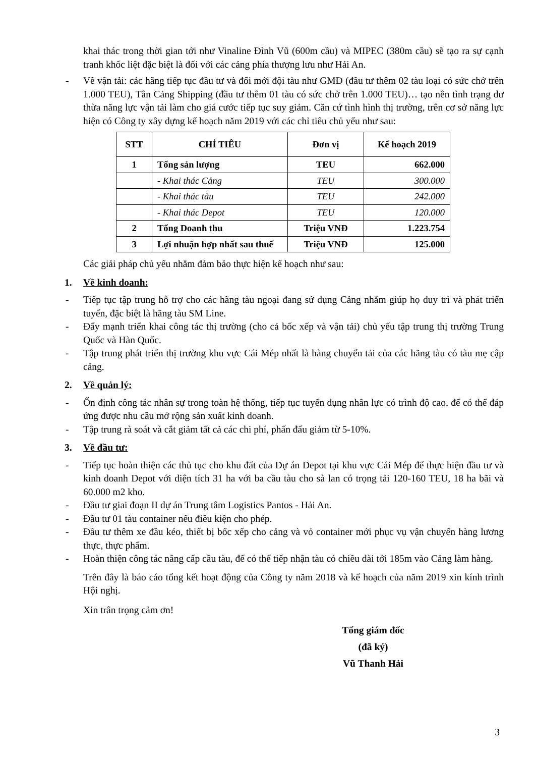khai thác trong thời gian tới như Vinaline Đình Vũ (600m cầu) và MIPEC (380m cầu) sẽ tạo ra sự cạnh tranh khốc liệt đặc biệt là đối với các cảng phía thượng lưu như Hải An.
- Về vận tải: các hãng tiếp tục đầu tư và đổi mới đội tàu như GMD (đầu tư thêm 02 tàu loại có sức chở trên 1.000 TEU), Tân Cảng Shipping (đầu tư thêm 01 tàu có sức chở trên 1.000 TEU)… tạo nên tình trạng dư thừa năng lực vận tải làm cho giá cước tiếp tục suy giảm. Căn cứ tình hình thị trường, trên cơ sở năng lực hiện có Công ty xây dựng kế hoạch năm 2019 với các chỉ tiêu chủ yếu như sau:
| STT | CHỈ TIÊU | Đơn vị | Kế hoạch 2019 |
| --- | --- | --- | --- |
| 1 | Tổng sản lượng | TEU | 662.000 |
| | - Khai thác Cảng | TEU | 300.000 |
| | - Khai thác tàu | TEU | 242.000 |
| | - Khai thác Depot | TEU | 120.000 |
| 2 | Tổng Doanh thu | Triệu VNĐ | 1.223.754 |
| 3 | Lợi nhuận hợp nhất sau thuế | Triệu VNĐ | 125.000 |
Các giải pháp chủ yếu nhằm đảm bảo thực hiện kế hoạch như sau:
1. Về kinh doanh:
- Tiếp tục tập trung hỗ trợ cho các hãng tàu ngoại đang sử dụng Cảng nhằm giúp họ duy trì và phát triển tuyến, đặc biệt là hãng tàu SM Line.
- Đẩy mạnh triển khai công tác thị trường (cho cả bốc xếp và vận tải) chủ yếu tập trung thị trường Trung Quốc và Hàn Quốc.
- Tập trung phát triển thị trường khu vực Cái Mép nhất là hàng chuyển tải của các hãng tàu có tàu mẹ cập cảng.
2. Về quản lý:
- Ổn định công tác nhân sự trong toàn hệ thống, tiếp tục tuyển dụng nhân lực có trình độ cao, để có thể đáp ứng được nhu cầu mở rộng sản xuất kinh doanh.
- Tập trung rà soát và cắt giảm tất cả các chi phí, phấn đấu giảm từ 5-10%.
3. Về đầu tư:
- Tiếp tục hoàn thiện các thủ tục cho khu đất của Dự án Depot tại khu vực Cái Mép để thực hiện đầu tư và kinh doanh Depot với diện tích 31 ha với ba cầu tàu cho sà lan có trọng tải 120-160 TEU, 18 ha bãi và 60.000 m2 kho.
- Đầu tư giai đoạn II dự án Trung tâm Logistics Pantos - Hải An.
- Đầu tư 01 tàu container nếu điều kiện cho phép.
- Đầu tư thêm xe đầu kéo, thiết bị bốc xếp cho cảng và vỏ container mới phục vụ vận chuyển hàng lương thực, thực phẩm.
- Hoàn thiện công tác nâng cấp cầu tàu, để có thể tiếp nhận tàu có chiều dài tới 185m vào Cảng làm hàng.
Trên đây là báo cáo tổng kết hoạt động của Công ty năm 2018 và kế hoạch của năm 2019 xin kính trình Hội nghị.
Xin trân trọng cảm ơn!
Tổng giám đốc
(đã ký)
Vũ Thanh Hải
3